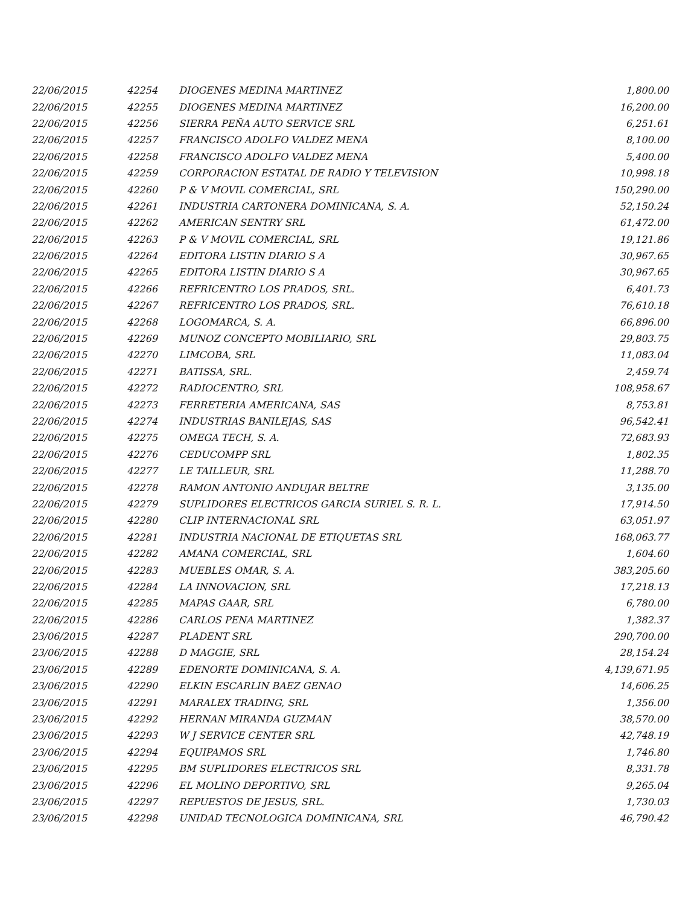| 22/06/2015 | 42254 | DIOGENES MEDINA MARTINEZ | 1,800.00 |
| 22/06/2015 | 42255 | DIOGENES MEDINA MARTINEZ | 16,200.00 |
| 22/06/2015 | 42256 | SIERRA PEÑA AUTO SERVICE SRL | 6,251.61 |
| 22/06/2015 | 42257 | FRANCISCO ADOLFO VALDEZ MENA | 8,100.00 |
| 22/06/2015 | 42258 | FRANCISCO ADOLFO VALDEZ MENA | 5,400.00 |
| 22/06/2015 | 42259 | CORPORACION ESTATAL DE RADIO Y TELEVISION | 10,998.18 |
| 22/06/2015 | 42260 | P & V MOVIL COMERCIAL, SRL | 150,290.00 |
| 22/06/2015 | 42261 | INDUSTRIA CARTONERA DOMINICANA, S. A. | 52,150.24 |
| 22/06/2015 | 42262 | AMERICAN SENTRY SRL | 61,472.00 |
| 22/06/2015 | 42263 | P & V MOVIL COMERCIAL, SRL | 19,121.86 |
| 22/06/2015 | 42264 | EDITORA LISTIN DIARIO S A | 30,967.65 |
| 22/06/2015 | 42265 | EDITORA LISTIN DIARIO S A | 30,967.65 |
| 22/06/2015 | 42266 | REFRICENTRO LOS PRADOS, SRL. | 6,401.73 |
| 22/06/2015 | 42267 | REFRICENTRO LOS PRADOS, SRL. | 76,610.18 |
| 22/06/2015 | 42268 | LOGOMARCA, S. A. | 66,896.00 |
| 22/06/2015 | 42269 | MUNOZ CONCEPTO MOBILIARIO, SRL | 29,803.75 |
| 22/06/2015 | 42270 | LIMCOBA, SRL | 11,083.04 |
| 22/06/2015 | 42271 | BATISSA, SRL. | 2,459.74 |
| 22/06/2015 | 42272 | RADIOCENTRO, SRL | 108,958.67 |
| 22/06/2015 | 42273 | FERRETERIA AMERICANA, SAS | 8,753.81 |
| 22/06/2015 | 42274 | INDUSTRIAS BANILEJAS, SAS | 96,542.41 |
| 22/06/2015 | 42275 | OMEGA TECH, S. A. | 72,683.93 |
| 22/06/2015 | 42276 | CEDUCOMPP SRL | 1,802.35 |
| 22/06/2015 | 42277 | LE TAILLEUR, SRL | 11,288.70 |
| 22/06/2015 | 42278 | RAMON ANTONIO ANDUJAR BELTRE | 3,135.00 |
| 22/06/2015 | 42279 | SUPLIDORES ELECTRICOS GARCIA SURIEL S. R. L. | 17,914.50 |
| 22/06/2015 | 42280 | CLIP INTERNACIONAL SRL | 63,051.97 |
| 22/06/2015 | 42281 | INDUSTRIA NACIONAL DE ETIQUETAS SRL | 168,063.77 |
| 22/06/2015 | 42282 | AMANA COMERCIAL, SRL | 1,604.60 |
| 22/06/2015 | 42283 | MUEBLES OMAR, S. A. | 383,205.60 |
| 22/06/2015 | 42284 | LA INNOVACION, SRL | 17,218.13 |
| 22/06/2015 | 42285 | MAPAS GAAR, SRL | 6,780.00 |
| 22/06/2015 | 42286 | CARLOS PENA MARTINEZ | 1,382.37 |
| 23/06/2015 | 42287 | PLADENT SRL | 290,700.00 |
| 23/06/2015 | 42288 | D MAGGIE, SRL | 28,154.24 |
| 23/06/2015 | 42289 | EDENORTE DOMINICANA, S. A. | 4,139,671.95 |
| 23/06/2015 | 42290 | ELKIN ESCARLIN BAEZ GENAO | 14,606.25 |
| 23/06/2015 | 42291 | MARALEX TRADING, SRL | 1,356.00 |
| 23/06/2015 | 42292 | HERNAN MIRANDA GUZMAN | 38,570.00 |
| 23/06/2015 | 42293 | W J SERVICE CENTER SRL | 42,748.19 |
| 23/06/2015 | 42294 | EQUIPAMOS SRL | 1,746.80 |
| 23/06/2015 | 42295 | BM SUPLIDORES ELECTRICOS SRL | 8,331.78 |
| 23/06/2015 | 42296 | EL MOLINO DEPORTIVO, SRL | 9,265.04 |
| 23/06/2015 | 42297 | REPUESTOS DE JESUS, SRL. | 1,730.03 |
| 23/06/2015 | 42298 | UNIDAD TECNOLOGICA DOMINICANA, SRL | 46,790.42 |